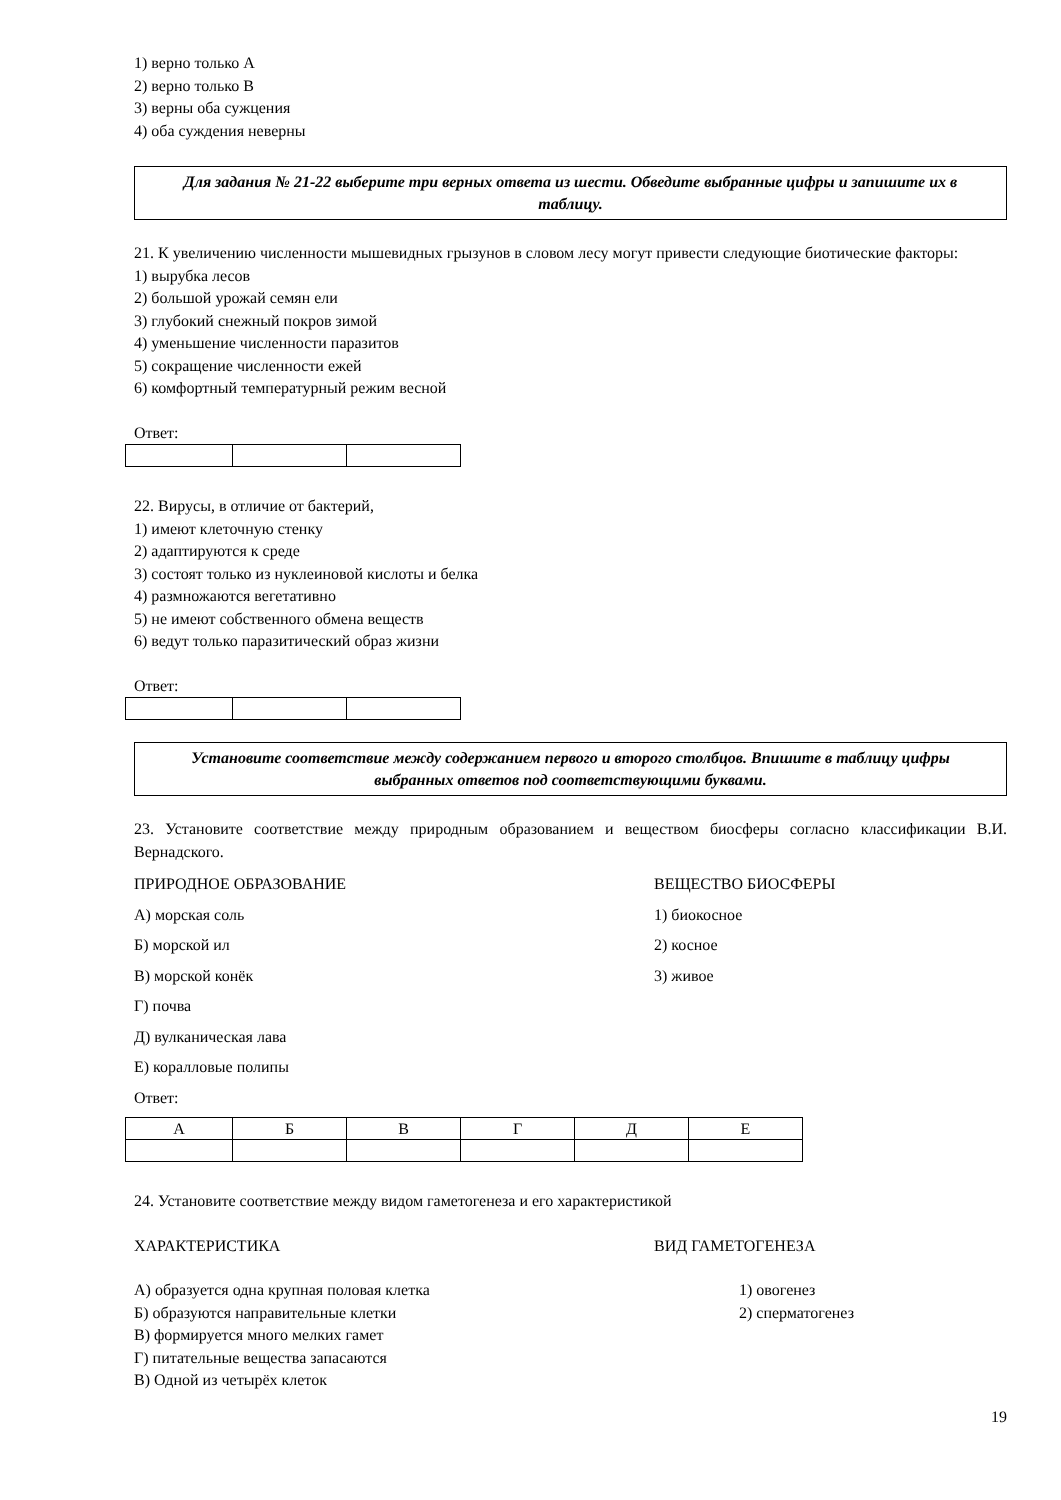1) верно только А
2) верно только В
3) верны оба сужцения
4) оба суждения неверны
Для задания № 21-22 выберите три верных ответа из шести. Обведите выбранные цифры и запишите их в таблицу.
21. К увеличению численности мышевидных грызунов в словом лесу могут привести следующие биотические факторы:
1) вырубка лесов
2) большой урожай семян ели
3) глубокий снежный покров зимой
4) уменьшение численности паразитов
5) сокращение численности ежей
6) комфортный температурный режим весной
Ответ:
22. Вирусы, в отличие от бактерий,
1) имеют клеточную стенку
2) адаптируются к среде
3) состоят только из нуклеиновой кислоты и белка
4) размножаются вегетативно
5) не имеют собственного обмена веществ
6) ведут только паразитический образ жизни
Ответ:
Установите соответствие между содержанием первого и второго столбцов. Впишите в таблицу цифры выбранных ответов под соответствующими буквами.
23. Установите соответствие между природным образованием и веществом биосферы согласно классификации В.И. Вернадского.
ПРИРОДНОЕ ОБРАЗОВАНИЕ ВЕЩЕСТВО БИОСФЕРЫ
А) морская соль 1) биокосное
Б) морской ил 2) косное
В) морской конёк 3) живое
Г) почва
Д) вулканическая лава
Е) коралловые полипы
Ответ:
| А | Б | В | Г | Д | Е |
24. Установите соответствие между видом гаметогенеза и его характеристикой
ХАРАКТЕРИСТИКА ВИД ГАМЕТОГЕНЕЗА
А) образуется одна крупная половая клетка 1) овогенез
Б) образуются направительные клетки 2) сперматогенез
В) формируется много мелких гамет
Г) питательные вещества запасаются
В) Одной из четырёх клеток
19